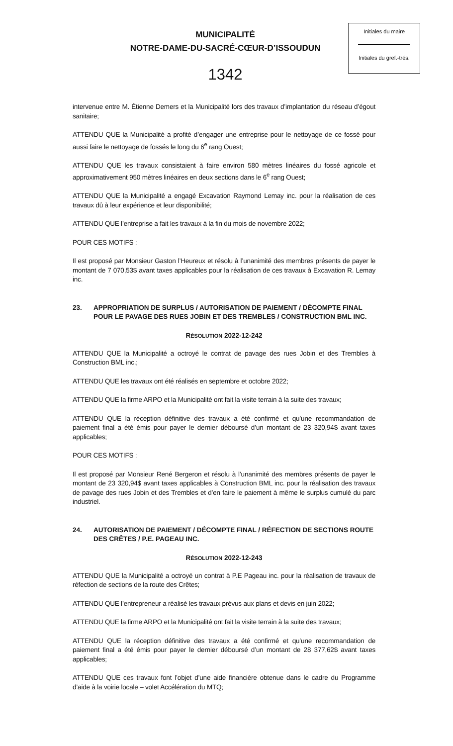MUNICIPALITÉ
NOTRE-DAME-DU-SACRÉ-CŒUR-D’ISSOUDUN
1342
Initiales du maire
Initiales du gref.-trés.
intervenue entre M. Étienne Demers et la Municipalité lors des travaux d’implantation du réseau d’égout sanitaire;
ATTENDU QUE la Municipalité a profité d’engager une entreprise pour le nettoyage de ce fossé pour aussi faire le nettoyage de fossés le long du 6<sup>e</sup> rang Ouest;
ATTENDU QUE les travaux consistaient à faire environ 580 mètres linéaires du fossé agricole et approximativement 950 mètres linéaires en deux sections dans le 6<sup>e</sup> rang Ouest;
ATTENDU QUE la Municipalité a engagé Excavation Raymond Lemay inc. pour la réalisation de ces travaux dû à leur expérience et leur disponibilité;
ATTENDU QUE l’entreprise a fait les travaux à la fin du mois de novembre 2022;
POUR CES MOTIFS :
Il est proposé par Monsieur Gaston l’Heureux et résolu à l’unanimité des membres présents de payer le montant de 7 070,53$ avant taxes applicables pour la réalisation de ces travaux à Excavation R. Lemay inc.
23. APPROPRIATION DE SURPLUS / AUTORISATION DE PAIEMENT / DÉCOMPTE FINAL POUR LE PAVAGE DES RUES JOBIN ET DES TREMBLES / CONSTRUCTION BML INC.
RÉSOLUTION 2022-12-242
ATTENDU QUE la Municipalité a octroyé le contrat de pavage des rues Jobin et des Trembles à Construction BML inc.;
ATTENDU QUE les travaux ont été réalisés en septembre et octobre 2022;
ATTENDU QUE la firme ARPO et la Municipalité ont fait la visite terrain à la suite des travaux;
ATTENDU QUE la réception définitive des travaux a été confirmé et qu’une recommandation de paiement final a été émis pour payer le dernier déboursé d’un montant de 23 320,94$ avant taxes applicables;
POUR CES MOTIFS :
Il est proposé par Monsieur René Bergeron et résolu à l’unanimité des membres présents de payer le montant de 23 320,94$ avant taxes applicables à Construction BML inc. pour la réalisation des travaux de pavage des rues Jobin et des Trembles et d’en faire le paiement à même le surplus cumulé du parc industriel.
24. AUTORISATION DE PAIEMENT / DÉCOMPTE FINAL / RÉFECTION DE SECTIONS ROUTE DES CRÊTES / P.E. PAGEAU INC.
RÉSOLUTION 2022-12-243
ATTENDU QUE la Municipalité a octroyé un contrat à P.E Pageau inc. pour la réalisation de travaux de réfection de sections de la route des Crêtes;
ATTENDU QUE l’entrepreneur a réalisé les travaux prévus aux plans et devis en juin 2022;
ATTENDU QUE la firme ARPO et la Municipalité ont fait la visite terrain à la suite des travaux;
ATTENDU QUE la réception définitive des travaux a été confirmé et qu’une recommandation de paiement final a été émis pour payer le dernier déboursé d’un montant de 28 377,62$ avant taxes applicables;
ATTENDU QUE ces travaux font l’objet d’une aide financière obtenue dans le cadre du Programme d’aide à la voirie locale – volet Accélération du MTQ;